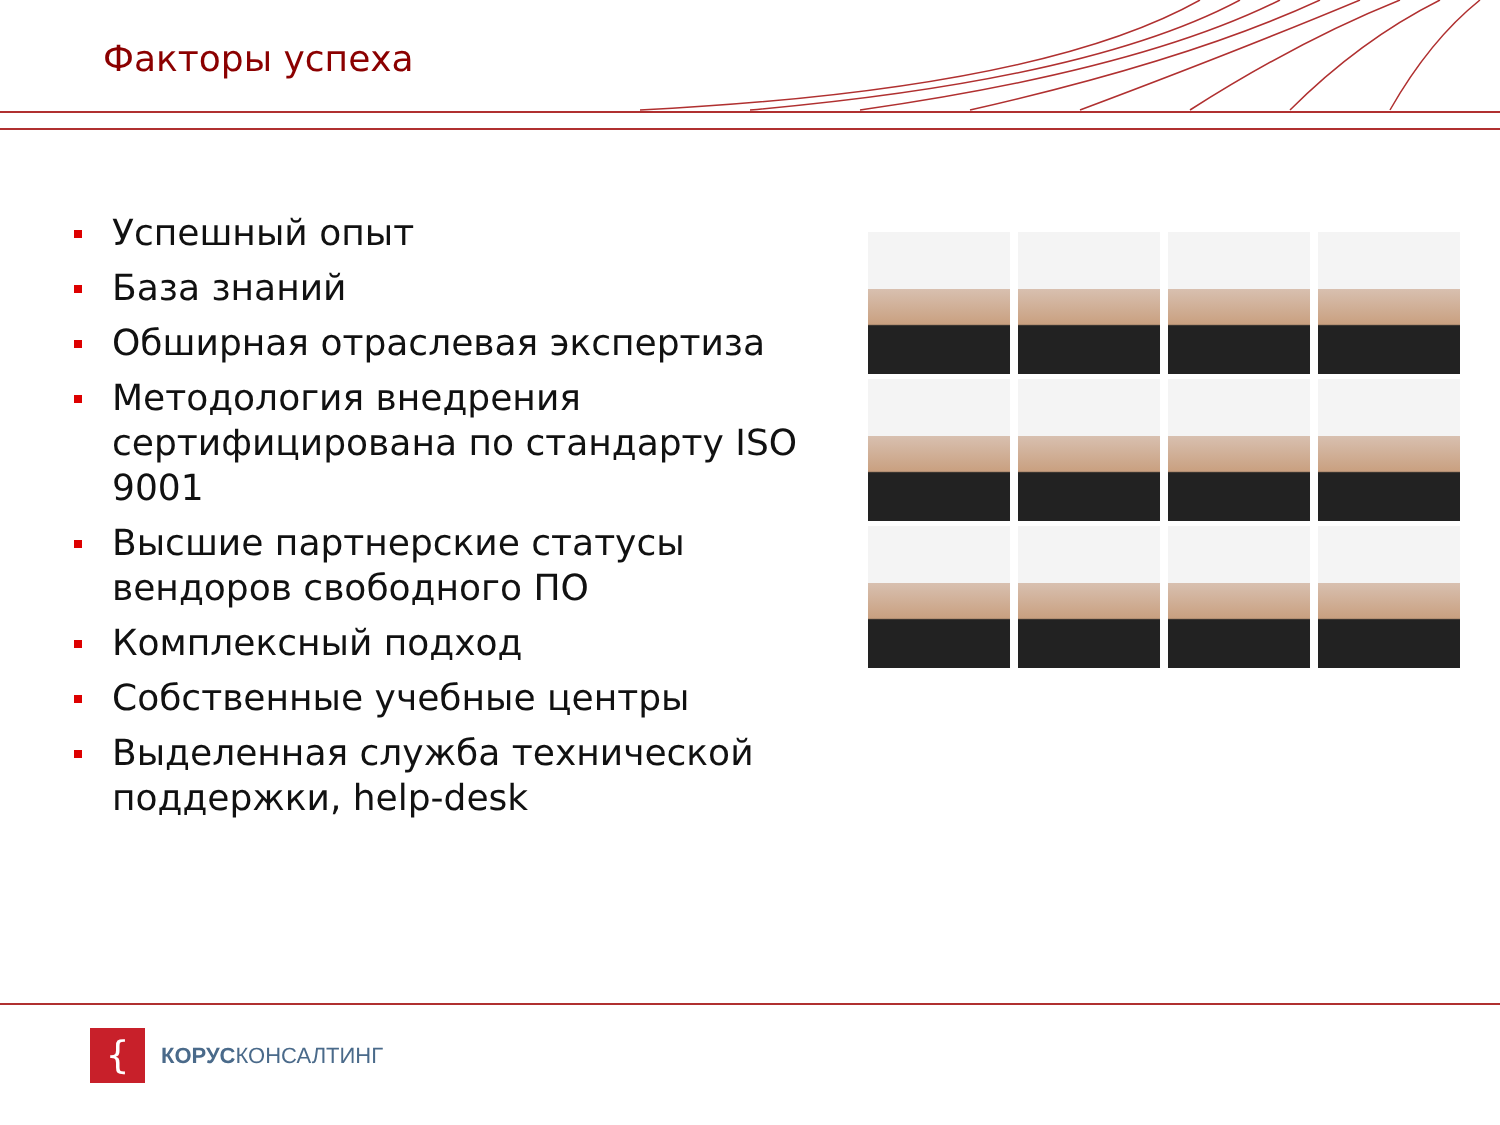Факторы успеха
Успешный опыт
База знаний
Обширная отраслевая экспертиза
Методология внедрения сертифицирована по стандарту ISO 9001
Высшие партнерские статусы вендоров свободного ПО
Комплексный подход
Собственные учебные центры
Выделенная служба технической поддержки, help-desk
{
КОРУСКОНСАЛТИНГ